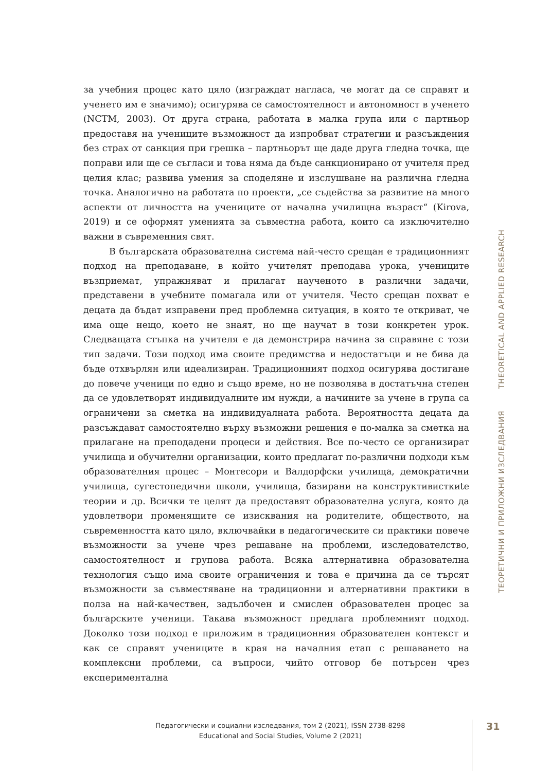за учебния процес като цяло (изграждат нагласа, че могат да се справят и ученето им е значимо); осигурява се самостоятелност и автономност в ученето (NCTM, 2003). От друга страна, работата в малка група или с партньор предоставя на учениците възможност да изпробват стратегии и разсъждения без страх от санкция при грешка – партньорът ще даде друга гледна точка, ще поправи или ще се съгласи и това няма да бъде санкционирано от учителя пред целия клас; развива умения за споделяне и изслушване на различна гледна точка. Аналогично на работата по проекти, „се съдейства за развитие на много аспекти от личността на учениците от начална училищна възраст“ (Kirova, 2019) и се оформят уменията за съвместна работа, които са изключително важни в съвременния свят.
В българската образователна система най-често срещан е традиционният подход на преподаване, в който учителят преподава урока, учениците възприемат, упражняват и прилагат наученото в различни задачи, представени в учебните помагала или от учителя. Често срещан похват е децата да бъдат изправени пред проблемна ситуация, в която те откриват, че има още нещо, което не знаят, но ще научат в този конкретен урок. Следващата стъпка на учителя е да демонстрира начина за справяне с този тип задачи. Този подход има своите предимства и недостатъци и не бива да бъде отхвърлян или идеализиран. Традиционният подход осигурява достигане до повече ученици по едно и също време, но не позволява в достатъчна степен да се удовлетворят индивидуалните им нужди, а начините за учене в група са ограничени за сметка на индивидуалната работа. Вероятността децата да разсъждават самостоятелно върху възможни решения е по-малка за сметка на прилагане на преподадени процеси и действия. Все по-често се организират училища и обучителни организации, които предлагат по-различни подходи към образователния процес – Монтесори и Валдорфски училища, демократични училища, сугестопедични школи, училища, базирани на конструктивисткиte теории и др. Всички те целят да предоставят образователна услуга, която да удовлетвори променящите се изисквания на родителите, обществото, на съвременността като цяло, включвайки в педагогическите си практики повече възможности за учене чрез решаване на проблеми, изследователство, самостоятелност и групова работа. Всяка алтернативна образователна технология също има своите ограничения и това е причина да се търсят възможности за съвместяване на традиционни и алтернативни практики в полза на най-качествен, задълбочен и смислен образователен процес за българските ученици. Такава възможност предлага проблемният подход. Доколко този подход е приложим в традиционния образователен контекст и как се справят учениците в края на началния етап с решаването на комплексни проблеми, са въпроси, чийто отговор бе потърсен чрез експериментална
ТЕОРЕТИЧНИ И ПРИЛОЖНИ ИЗСЛЕДВАНИЯ THEORETICAL AND APPLIED RESEARCH
Педагогически и социални изследвания, том 2 (2021), ISSN 2738-8298
Educational and Social Studies, Volume 2 (2021)
31